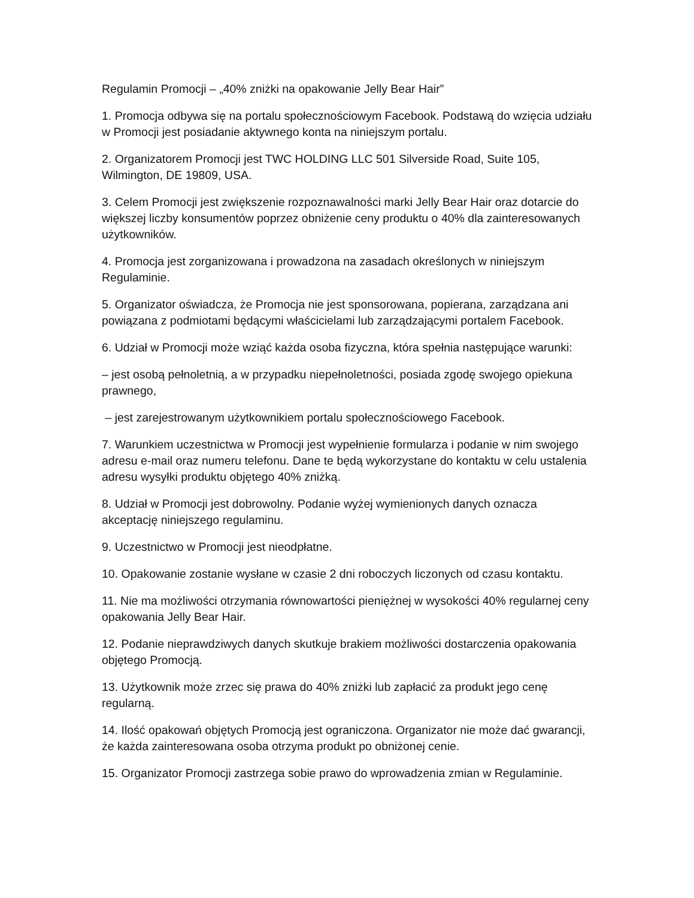Regulamin Promocji – „40% zniżki na opakowanie Jelly Bear Hair”
1. Promocja odbywa się na portalu społecznościowym Facebook. Podstawą do wzięcia udziału w Promocji jest posiadanie aktywnego konta na niniejszym portalu.
2. Organizatorem Promocji jest TWC HOLDING LLC 501 Silverside Road, Suite 105, Wilmington, DE 19809, USA.
3. Celem Promocji jest zwiększenie rozpoznawalności marki Jelly Bear Hair oraz dotarcie do większej liczby konsumentów poprzez obniżenie ceny produktu o 40% dla zainteresowanych użytkowników.
4. Promocja jest zorganizowana i prowadzona na zasadach określonych w niniejszym Regulaminie.
5. Organizator oświadcza, że Promocja nie jest sponsorowana, popierana, zarządzana ani powiązana z podmiotami będącymi właścicielami lub zarządzającymi portalem Facebook.
6. Udział w Promocji może wziąć każda osoba fizyczna, która spełnia następujące warunki:
– jest osobą pełnoletnią, a w przypadku niepełnoletności, posiada zgodę swojego opiekuna prawnego,
– jest zarejestrowanym użytkownikiem portalu społecznościowego Facebook.
7. Warunkiem uczestnictwa w Promocji jest wypełnienie formularza i podanie w nim swojego adresu e-mail oraz numeru telefonu. Dane te będą wykorzystane do kontaktu w celu ustalenia adresu wysyłki produktu objętego 40% zniżką.
8. Udział w Promocji jest dobrowolny. Podanie wyżej wymienionych danych oznacza akceptację niniejszego regulaminu.
9. Uczestnictwo w Promocji jest nieodpłatne.
10. Opakowanie zostanie wysłane w czasie 2 dni roboczych liczonych od czasu kontaktu.
11. Nie ma możliwości otrzymania równowartości pieniężnej w wysokości 40% regularnej ceny opakowania Jelly Bear Hair.
12. Podanie nieprawdziwych danych skutkuje brakiem możliwości dostarczenia opakowania objętego Promocją.
13. Użytkownik może zrzec się prawa do 40% zniżki lub zapłacić za produkt jego cenę regularną.
14. Ilość opakowań objętych Promocją jest ograniczona. Organizator nie może dać gwarancji, że każda zainteresowana osoba otrzyma produkt po obniżonej cenie.
15. Organizator Promocji zastrzega sobie prawo do wprowadzenia zmian w Regulaminie.